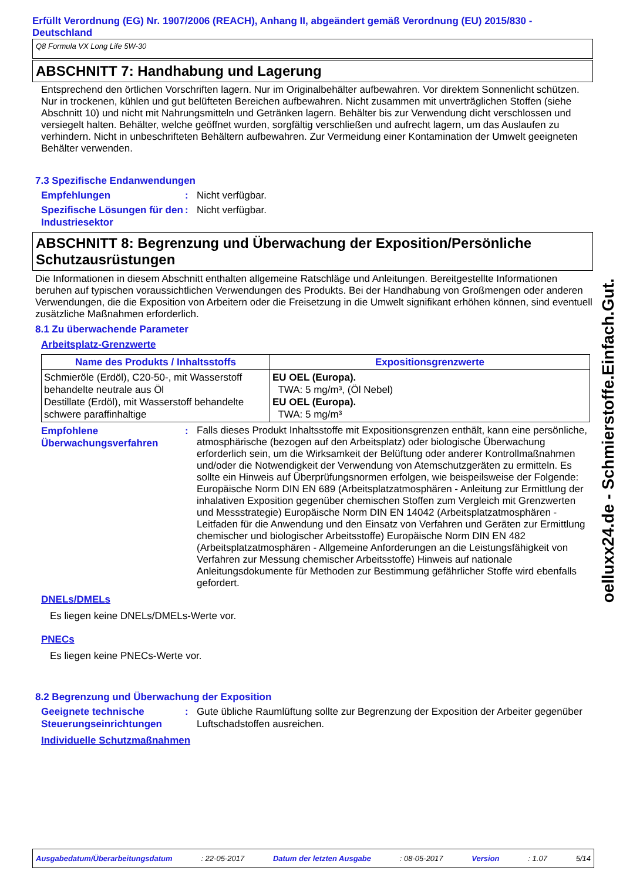Erfüllt Verordnung (EG) Nr. 1907/2006 (REACH), Anhang II, abgeändert gemäß Verordnung (EU) 2015/830 - Deutschland
Q8 Formula VX Long Life 5W-30
ABSCHNITT 7: Handhabung und Lagerung
Entsprechend den örtlichen Vorschriften lagern. Nur im Originalbehälter aufbewahren. Vor direktem Sonnenlicht schützen. Nur in trockenen, kühlen und gut belüfteten Bereichen aufbewahren. Nicht zusammen mit unverträglichen Stoffen (siehe Abschnitt 10) und nicht mit Nahrungsmitteln und Getränken lagern. Behälter bis zur Verwendung dicht verschlossen und versiegelt halten. Behälter, welche geöffnet wurden, sorgfältig verschließen und aufrecht lagern, um das Auslaufen zu verhindern. Nicht in unbeschrifteten Behältern aufbewahren. Zur Vermeidung einer Kontamination der Umwelt geeigneten Behälter verwenden.
7.3 Spezifische Endanwendungen
Empfehlungen : Nicht verfügbar.
Spezifische Lösungen für den Industriesektor
: Nicht verfügbar.
ABSCHNITT 8: Begrenzung und Überwachung der Exposition/Persönliche Schutzausrüstungen
Die Informationen in diesem Abschnitt enthalten allgemeine Ratschläge und Anleitungen. Bereitgestellte Informationen beruhen auf typischen voraussichtlichen Verwendungen des Produkts. Bei der Handhabung von Großmengen oder anderen Verwendungen, die die Exposition von Arbeitern oder die Freisetzung in die Umwelt signifikant erhöhen können, sind eventuell zusätzliche Maßnahmen erforderlich.
8.1 Zu überwachende Parameter
Arbeitsplatz-Grenzwerte
| Name des Produkts / Inhaltsstoffs | Expositionsgrenzwerte |
| --- | --- |
| Schmieröle (Erdöl), C20-50-, mit Wasserstoff behandelte neutrale aus Öl Destillate (Erdöl), mit Wasserstoff behandelte schwere paraffinhaltige | EU OEL (Europa). TWA: 5 mg/m³, (Öl Nebel) EU OEL (Europa). TWA: 5 mg/m³ |
Empfohlene Überwachungsverfahren
:
Falls dieses Produkt Inhaltsstoffe mit Expositionsgrenzen enthält, kann eine persönliche, atmosphärische (bezogen auf den Arbeitsplatz) oder biologische Überwachung erforderlich sein, um die Wirksamkeit der Belüftung oder anderer Kontrollmaßnahmen und/oder die Notwendigkeit der Verwendung von Atemschutzgeräten zu ermitteln. Es sollte ein Hinweis auf Überprüfungsnormen erfolgen, wie beispeilsweise der Folgende: Europäische Norm DIN EN 689 (Arbeitsplatzatmosphären - Anleitung zur Ermittlung der inhalativen Exposition gegenüber chemischen Stoffen zum Vergleich mit Grenzwerten und Messstrategie) Europäische Norm DIN EN 14042 (Arbeitsplatzatmosphären - Leitfaden für die Anwendung und den Einsatz von Verfahren und Geräten zur Ermittlung chemischer und biologischer Arbeitsstoffe) Europäische Norm DIN EN 482 (Arbeitsplatzatmosphären - Allgemeine Anforderungen an die Leistungsfähigkeit von Verfahren zur Messung chemischer Arbeitsstoffe) Hinweis auf nationale Anleitungsdokumente für Methoden zur Bestimmung gefährlicher Stoffe wird ebenfalls gefordert.
DNELs/DMELs
Es liegen keine DNELs/DMELs-Werte vor.
PNECs
Es liegen keine PNECs-Werte vor.
8.2 Begrenzung und Überwachung der Exposition
Geeignete technische Steuerungseinrichtungen
: Gute übliche Raumlüftung sollte zur Begrenzung der Exposition der Arbeiter gegenüber Luftschadstoffen ausreichen.
Individuelle Schutzmaßnahmen
oelluxx24.de - Schmierstoffe.Einfach.Gut.
Ausgabedatum/Überarbeitungsdatum : 22-05-2017 Datum der letzten Ausgabe : 08-05-2017 Version : 1.07 5/14